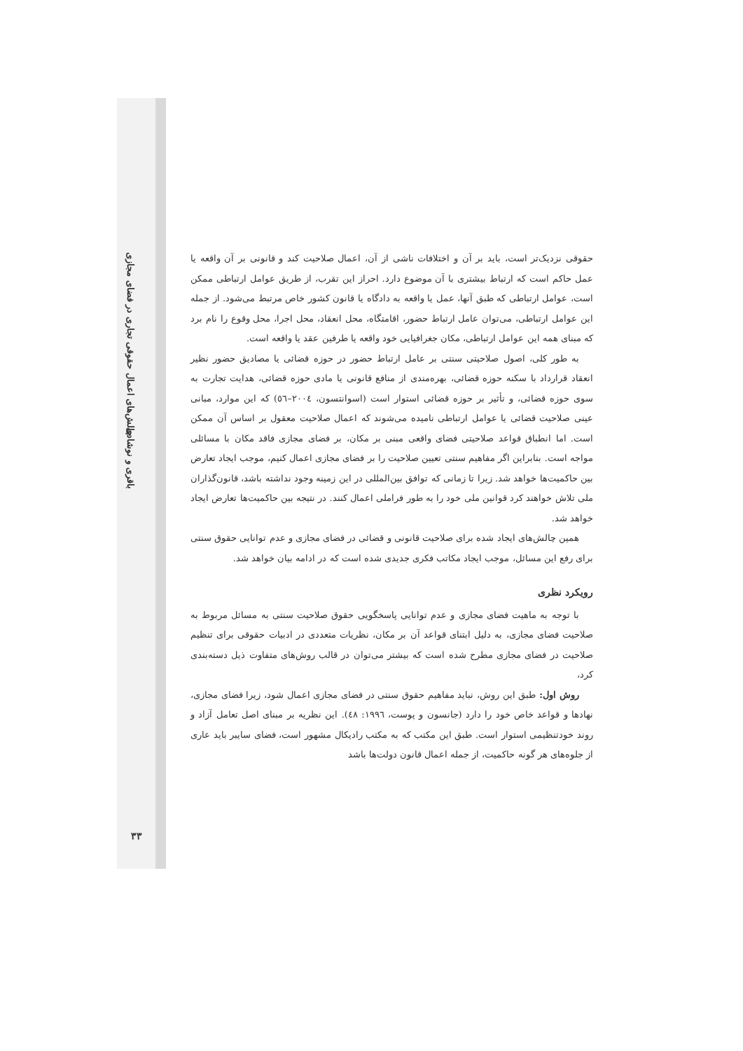چالش‌های اعمال حقوقی تجاری در فضای مجازی
باقری و نوشادی
۳۳
حقوقی نزدیک‌تر است، باید بر آن و اختلافات ناشی از آن، اعمال صلاحیت کند و قانونی بر آن واقعه یا عمل حاکم است که ارتباط بیشتری با آن موضوع دارد. احراز این تقرب، از طریق عوامل ارتباطی ممکن است، عوامل ارتباطی که طبق آنها، عمل یا واقعه به دادگاه یا قانون کشور خاص مرتبط می‌شود. از جمله این عوامل ارتباطی، می‌توان عامل ارتباط حضور، اقامتگاه، محل انعقاد، محل اجرا، محل وقوع را نام برد که مبنای همه این عوامل ارتباطی، مکان جغرافیایی خود واقعه یا طرفین عقد یا واقعه است.
به طور کلی، اصول صلاحیتی سنتی بر عامل ارتباط حضور در حوزه قضائی یا مصادیق حضور نظیر انعقاد قرارداد با سکنه حوزه قضائی، بهره‌مندی از منافع قانونی یا مادی حوزه قضائی، هدایت تجارت به سوی حوزه قضائی، و تأثیر بر حوزه قضائی استوار است (اسوانتسون، ۲۰۰٤–٥٦) که این موارد، مبانی عینی صلاحیت قضائی یا عوامل ارتباطی نامیده می‌شوند که اعمال صلاحیت معقول بر اساس آن ممکن است. اما انطباق قواعد صلاحیتی فضای واقعی مبنی بر مکان، بر فضای مجازی فاقد مکان با مسائلی مواجه است. بنابراین اگر مفاهیم سنتی تعیین صلاحیت را بر فضای مجازی اعمال کنیم، موجب ایجاد تعارض بین حاکمیت‌ها خواهد شد. زیرا تا زمانی که توافق بین‌المللی در این زمینه وجود نداشته باشد، قانون‌گذاران ملی تلاش خواهند کرد قوانین ملی خود را به طور فراملی اعمال کنند. در نتیجه بین حاکمیت‌ها تعارض ایجاد خواهد شد.
همین چالش‌های ایجاد شده برای صلاحیت قانونی و قضائی در فضای مجازی و عدم توانایی حقوق سنتی برای رفع این مسائل، موجب ایجاد مکاتب فکری جدیدی شده است که در ادامه بیان خواهد شد.
رویکرد نظری
با توجه به ماهیت فضای مجازی و عدم توانایی پاسخگویی حقوق صلاحیت سنتی به مسائل مربوط به صلاحیت فضای مجازی، به دلیل ابتنای قواعد آن بر مکان، نظریات متعددی در ادبیات حقوقی برای تنظیم صلاحیت در فضای مجازی مطرح شده است که بیشتر می‌توان در قالب روش‌های متفاوت ذیل دسته‌بندی کرد،
روش اول: طبق این روش، نباید مفاهیم حقوق سنتی در فضای مجازی اعمال شود، زیرا فضای مجازی، نهادها و قواعد خاص خود را دارد (جانسون و پوست، ۱۹۹٦: ٤٨). این نظریه بر مبنای اصل تعامل آزاد و روند خودتنظیمی استوار است. طبق این مکتب که به مکتب رادیکال مشهور است، فضای سایبر باید عاری از جلوه‌های هر گونه حاکمیت، از جمله اعمال قانون دولت‌ها باشد